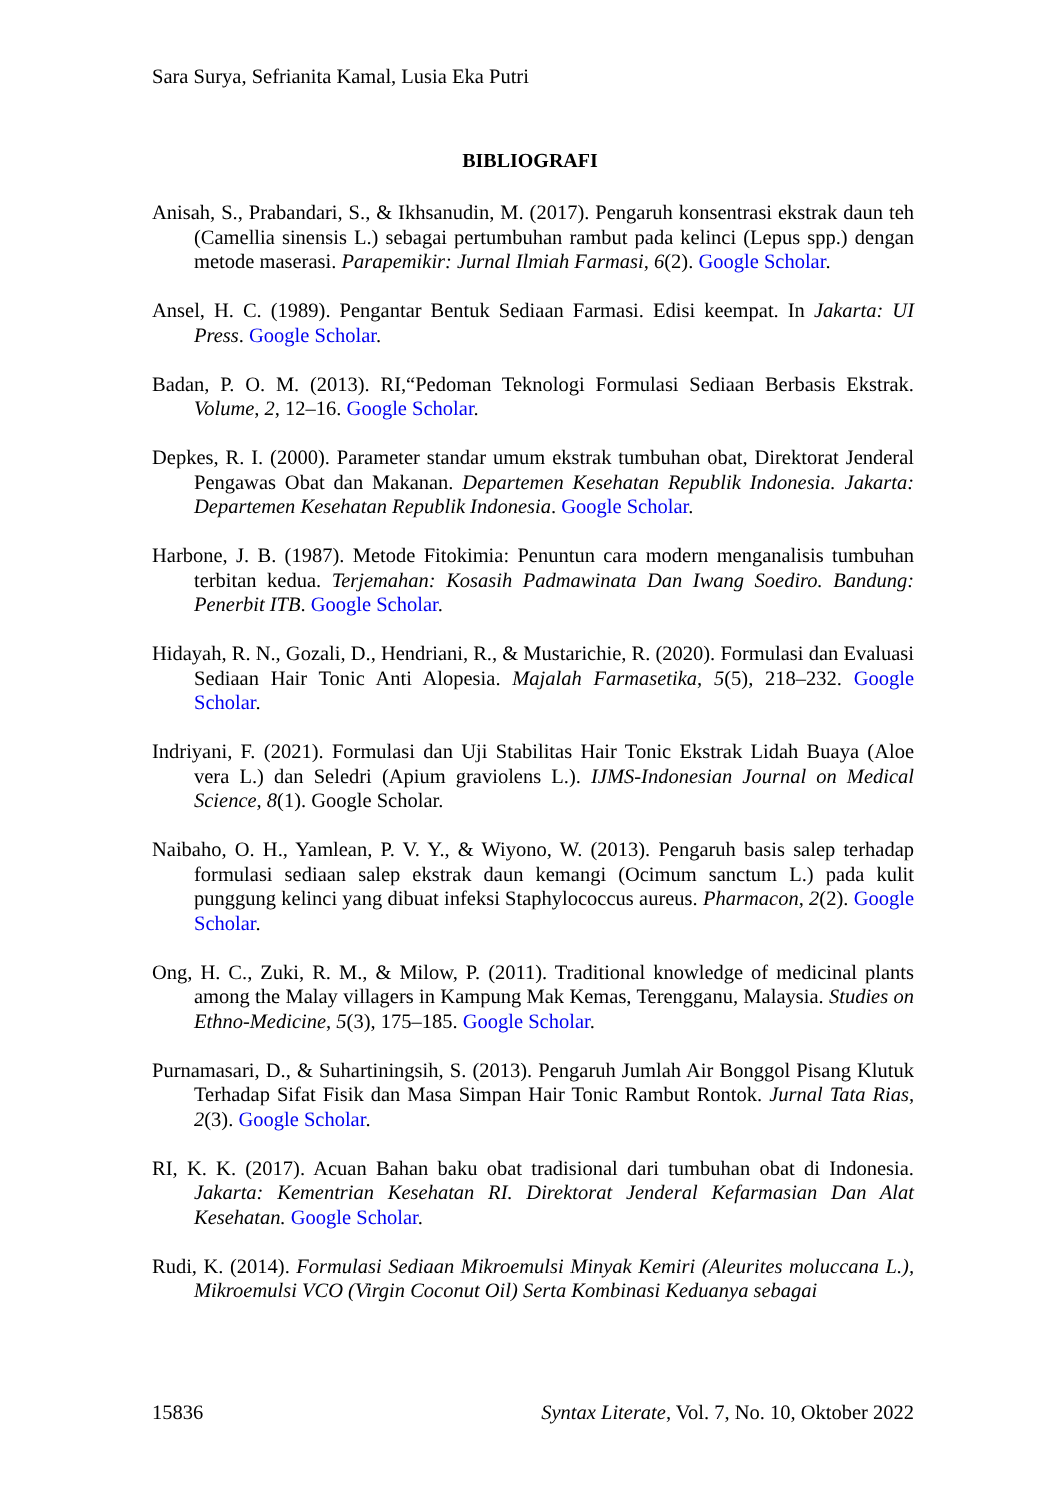Sara Surya, Sefrianita Kamal, Lusia Eka Putri
BIBLIOGRAFI
Anisah, S., Prabandari, S., & Ikhsanudin, M. (2017). Pengaruh konsentrasi ekstrak daun teh (Camellia sinensis L.) sebagai pertumbuhan rambut pada kelinci (Lepus spp.) dengan metode maserasi. Parapemikir: Jurnal Ilmiah Farmasi, 6(2). Google Scholar.
Ansel, H. C. (1989). Pengantar Bentuk Sediaan Farmasi. Edisi keempat. In Jakarta: UI Press. Google Scholar.
Badan, P. O. M. (2013). RI,“Pedoman Teknologi Formulasi Sediaan Berbasis Ekstrak. Volume, 2, 12–16. Google Scholar.
Depkes, R. I. (2000). Parameter standar umum ekstrak tumbuhan obat, Direktorat Jenderal Pengawas Obat dan Makanan. Departemen Kesehatan Republik Indonesia. Jakarta: Departemen Kesehatan Republik Indonesia. Google Scholar.
Harbone, J. B. (1987). Metode Fitokimia: Penuntun cara modern menganalisis tumbuhan terbitan kedua. Terjemahan: Kosasih Padmawinata Dan Iwang Soediro. Bandung: Penerbit ITB. Google Scholar.
Hidayah, R. N., Gozali, D., Hendriani, R., & Mustarichie, R. (2020). Formulasi dan Evaluasi Sediaan Hair Tonic Anti Alopesia. Majalah Farmasetika, 5(5), 218–232. Google Scholar.
Indriyani, F. (2021). Formulasi dan Uji Stabilitas Hair Tonic Ekstrak Lidah Buaya (Aloe vera L.) dan Seledri (Apium graviolens L.). IJMS-Indonesian Journal on Medical Science, 8(1). Google Scholar.
Naibaho, O. H., Yamlean, P. V. Y., & Wiyono, W. (2013). Pengaruh basis salep terhadap formulasi sediaan salep ekstrak daun kemangi (Ocimum sanctum L.) pada kulit punggung kelinci yang dibuat infeksi Staphylococcus aureus. Pharmacon, 2(2). Google Scholar.
Ong, H. C., Zuki, R. M., & Milow, P. (2011). Traditional knowledge of medicinal plants among the Malay villagers in Kampung Mak Kemas, Terengganu, Malaysia. Studies on Ethno-Medicine, 5(3), 175–185. Google Scholar.
Purnamasari, D., & Suhartiningsih, S. (2013). Pengaruh Jumlah Air Bonggol Pisang Klutuk Terhadap Sifat Fisik dan Masa Simpan Hair Tonic Rambut Rontok. Jurnal Tata Rias, 2(3). Google Scholar.
RI, K. K. (2017). Acuan Bahan baku obat tradisional dari tumbuhan obat di Indonesia. Jakarta: Kementrian Kesehatan RI. Direktorat Jenderal Kefarmasian Dan Alat Kesehatan. Google Scholar.
Rudi, K. (2014). Formulasi Sediaan Mikroemulsi Minyak Kemiri (Aleurites moluccana L.), Mikroemulsi VCO (Virgin Coconut Oil) Serta Kombinasi Keduanya sebagai
15836 Syntax Literate, Vol. 7, No. 10, Oktober 2022